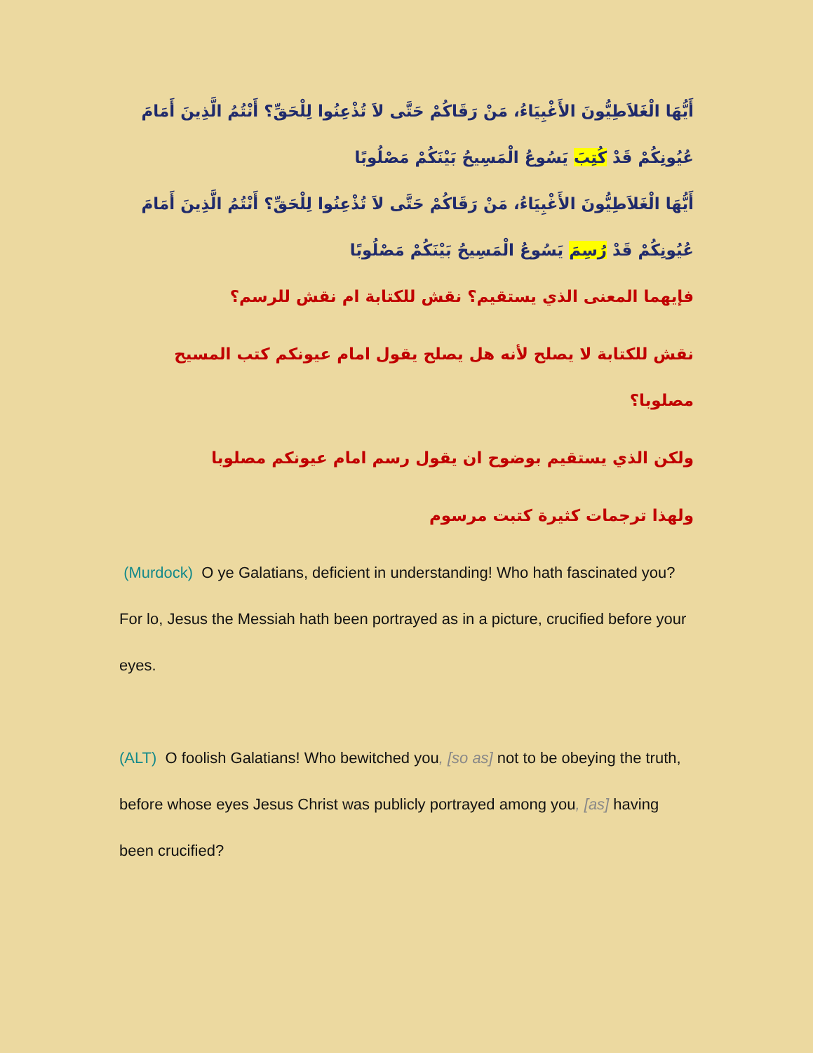أَيُّهَا الْغَلاَطِيُّونَ الأَغْبِيَاءُ، مَنْ رَقَاكُمْ حَتَّى لاَ تُذْعِنُوا لِلْحَقِّ؟ أَنْتُمُ الَّذِينَ أَمَامَ عُيُونِكُمْ قَدْ كُتِبَ يَسُوعُ الْمَسِيحُ بَيْنَكُمْ مَصْلُوبًا
أَيُّهَا الْغَلاَطِيُّونَ الأَغْبِيَاءُ، مَنْ رَقَاكُمْ حَتَّى لاَ تُذْعِنُوا لِلْحَقِّ؟ أَنْتُمُ الَّذِينَ أَمَامَ عُيُونِكُمْ قَدْ رُسِمَ يَسُوعُ الْمَسِيحُ بَيْنَكُمْ مَصْلُوبًا
فإيهما المعنى الذي يستقيم؟ نقش للكتابة ام نقش للرسم؟
نقش للكتابة لا يصلح لأنه هل يصلح يقول امام عيونكم كتب المسيح مصلوبا؟
ولكن الذي يستقيم بوضوح ان يقول رسم امام عيونكم مصلوبا
ولهذا ترجمات كثيرة كتبت مرسوم
(Murdock) O ye Galatians, deficient in understanding! Who hath fascinated you? For lo, Jesus the Messiah hath been portrayed as in a picture, crucified before your eyes.
(ALT) O foolish Galatians! Who bewitched you, [so as] not to be obeying the truth, before whose eyes Jesus Christ was publicly portrayed among you, [as] having been crucified?